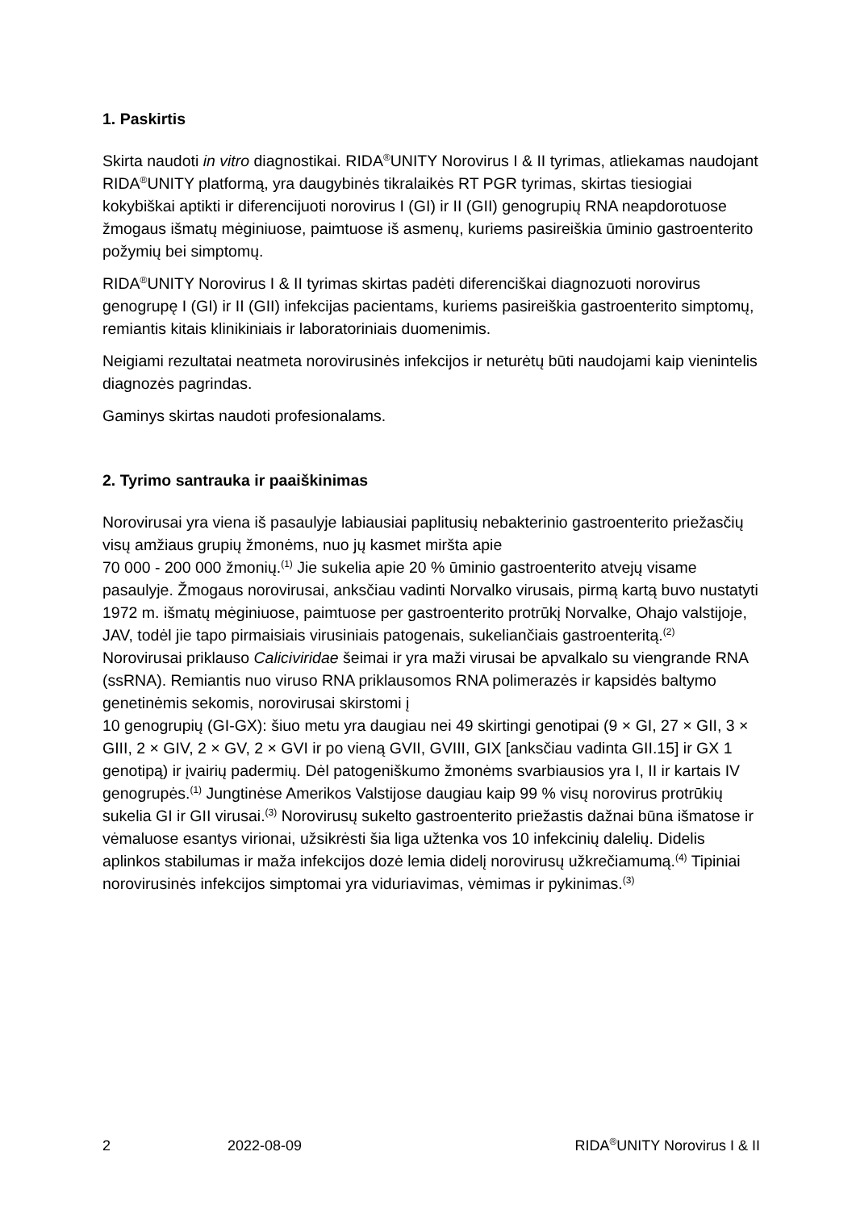1. Paskirtis
Skirta naudoti in vitro diagnostikai. RIDA<sup>®</sup>UNITY Norovirus I & II tyrimas, atliekamas naudojant RIDA<sup>®</sup>UNITY platformą, yra daugybinės tikralaikės RT PGR tyrimas, skirtas tiesiogiai kokybiškai aptikti ir diferencijuoti norovirus I (GI) ir II (GII) genogrupių RNA neapdorotuose žmogaus išmatų mėginiuose, paimtuose iš asmenų, kuriems pasireiškia ūminio gastroenterito požymių bei simptomų.
RIDA<sup>®</sup>UNITY Norovirus I & II tyrimas skirtas padėti diferenciškai diagnozuoti norovirus genogrupę I (GI) ir II (GII) infekcijas pacientams, kuriems pasireiškia gastroenterito simptomų, remiantis kitais klinikiniais ir laboratoriniais duomenimis.
Neigiami rezultatai neatmeta norovirusinės infekcijos ir neturėtų būti naudojami kaip vienintelis diagnozės pagrindas.
Gaminys skirtas naudoti profesionalams.
2. Tyrimo santrauka ir paaiškinimas
Norovirusai yra viena iš pasaulyje labiausiai paplitusių nebakterinio gastroenterito priežasčių visų amžiaus grupių žmonėms, nuo jų kasmet miršta apie
70 000 - 200 000 žmonių.<sup>(1)</sup> Jie sukelia apie 20 % ūminio gastroenterito atvejų visame pasaulyje. Žmogaus norovirusai, anksčiau vadinti Norvalko virusais, pirmą kartą buvo nustatyti 1972 m. išmatų mėginiuose, paimtuose per gastroenterito protrūkį Norvalke, Ohajo valstijoje, JAV, todėl jie tapo pirmaisiais virusiniais patogenais, sukeliančiais gastroenteritą.<sup>(2)</sup>
Norovirusai priklauso Caliciviridae šeimai ir yra maži virusai be apvalkalo su viengrande RNA (ssRNA). Remiantis nuo viruso RNA priklausomos RNA polimerazės ir kapsidės baltymo genetinėmis sekomis, norovirusai skirstomi į
10 genogrupių (GI-GX): šiuo metu yra daugiau nei 49 skirtingi genotipai (9 × GI, 27 × GII, 3 × GIII, 2 × GIV, 2 × GV, 2 × GVI ir po vieną GVII, GVIII, GIX [anksčiau vadinta GII.15] ir GX 1 genotipą) ir įvairių padermių. Dėl patogeniškumo žmonėms svarbiausios yra I, II ir kartais IV genogrupės.<sup>(1)</sup> Jungtinėse Amerikos Valstijose daugiau kaip 99 % visų norovirus protrūkių sukelia GI ir GII virusai.<sup>(3)</sup> Norovirusų sukelto gastroenterito priežastis dažnai būna išmatose ir vėmaluose esantys virionai, užsikrėsti šia liga užtenka vos 10 infekcinių dalelių. Didelis aplinkos stabilumas ir maža infekcijos dozė lemia didelį norovirusų užkrečiamumą.<sup>(4)</sup> Tipiniai norovirusinės infekcijos simptomai yra viduriavimas, vėmimas ir pykinimas.<sup>(3)</sup>
2 2022-08-09 RIDA<sup>®</sup>UNITY Norovirus I & II